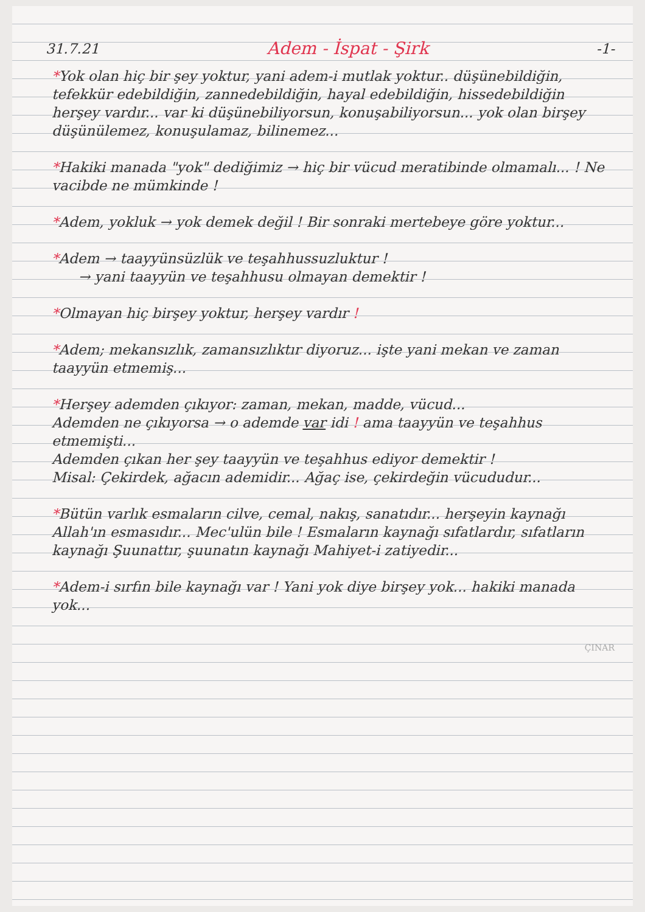31.7.21 Adem - İspat - Şirk -1-
*Yok olan hiç bir şey yoktur, yani adem-i mutlak yoktur.. düşünebildiğin, tefekkür edebildiğin, zannedebildiğin, hayal edebildiğin, hissedebildiğin herşey vardır... var ki düşünebiliyorsun, konuşabiliyorsun... yok olan birşey düşünülemez, konuşulamaz, bilinemez...
*Hakiki manada "yok" dediğimiz → hiç bir vücud meratibinde olmamalı... ! Ne vacibde ne mümkinde !
*Adem, yokluk → yok demek değil ! Bir sonraki mertebeye göre yoktur...
*Adem → taayyünsüzlük ve teşahhussuzluktur !
→ yani taayyün ve teşahhusu olmayan demektir !
*Olmayan hiç birşey yoktur, herşey vardır !
*Adem; mekansızlık, zamansızlıktır diyoruz... işte yani mekan ve zaman taayyün etmemiş...
*Herşey ademden çıkıyor: zaman, mekan, madde, vücud...
Ademden ne çıkıyorsa → o ademde var idi ! ama taayyün ve teşahhus etmemişti...
Ademden çıkan her şey taayyün ve teşahhus ediyor demektir !
Misal: Çekirdek, ağacın ademidir... Ağaç ise, çekirdeğin vücududur...
*Bütün varlık esmaların cilve, cemal, nakış, sanatıdır... herşeyin kaynağı Allah'ın esmasıdır... Mec'ulün bile ! Esmaların kaynağı sıfatlardır, sıfatların kaynağı Şuunattır, şuunatın kaynağı Mahiyet-i zatiyedir...
*Adem-i sırfın bile kaynağı var ! Yani yok diye birşey yok... hakiki manada yok...
ÇINAR